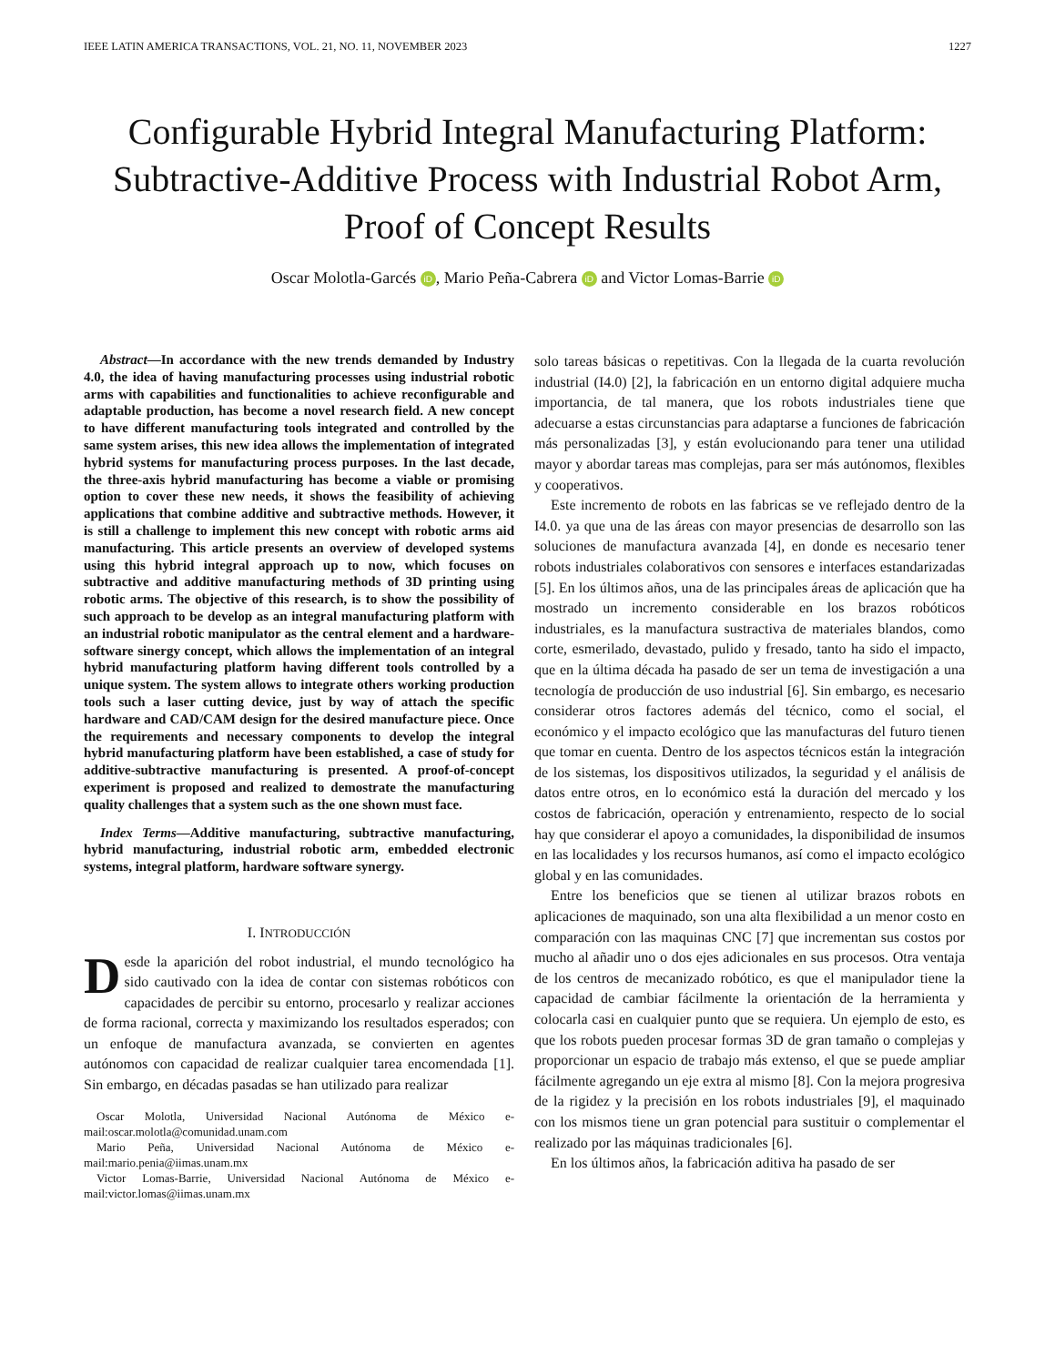IEEE LATIN AMERICA TRANSACTIONS, VOL. 21, NO. 11, NOVEMBER 2023 1227
Configurable Hybrid Integral Manufacturing Platform: Subtractive-Additive Process with Industrial Robot Arm, Proof of Concept Results
Oscar Molotla-Garcés iD, Mario Peña-Cabrera iD and Victor Lomas-Barrie iD
Abstract—In accordance with the new trends demanded by Industry 4.0, the idea of having manufacturing processes using industrial robotic arms with capabilities and functionalities to achieve reconfigurable and adaptable production, has become a novel research field. A new concept to have different manufacturing tools integrated and controlled by the same system arises, this new idea allows the implementation of integrated hybrid systems for manufacturing process purposes. In the last decade, the three-axis hybrid manufacturing has become a viable or promising option to cover these new needs, it shows the feasibility of achieving applications that combine additive and subtractive methods. However, it is still a challenge to implement this new concept with robotic arms aid manufacturing. This article presents an overview of developed systems using this hybrid integral approach up to now, which focuses on subtractive and additive manufacturing methods of 3D printing using robotic arms. The objective of this research, is to show the possibility of such approach to be develop as an integral manufacturing platform with an industrial robotic manipulator as the central element and a hardware-software sinergy concept, which allows the implementation of an integral hybrid manufacturing platform having different tools controlled by a unique system. The system allows to integrate others working production tools such a laser cutting device, just by way of attach the specific hardware and CAD/CAM design for the desired manufacture piece. Once the requirements and necessary components to develop the integral hybrid manufacturing platform have been established, a case of study for additive-subtractive manufacturing is presented. A proof-of-concept experiment is proposed and realized to demostrate the manufacturing quality challenges that a system such as the one shown must face.
Index Terms—Additive manufacturing, subtractive manufacturing, hybrid manufacturing, industrial robotic arm, embedded electronic systems, integral platform, hardware software synergy.
I. INTRODUCCIÓN
Desde la aparición del robot industrial, el mundo tecnológico ha sido cautivado con la idea de contar con sistemas robóticos con capacidades de percibir su entorno, procesarlo y realizar acciones de forma racional, correcta y maximizando los resultados esperados; con un enfoque de manufactura avanzada, se convierten en agentes autónomos con capacidad de realizar cualquier tarea encomendada [1]. Sin embargo, en décadas pasadas se han utilizado para realizar
Oscar Molotla, Universidad Nacional Autónoma de México e-mail:oscar.molotla@comunidad.unam.com
Mario Peña, Universidad Nacional Autónoma de México e-mail:mario.penia@iimas.unam.mx
Victor Lomas-Barrie, Universidad Nacional Autónoma de México e-mail:victor.lomas@iimas.unam.mx
solo tareas básicas o repetitivas. Con la llegada de la cuarta revolución industrial (I4.0) [2], la fabricación en un entorno digital adquiere mucha importancia, de tal manera, que los robots industriales tiene que adecuarse a estas circunstancias para adaptarse a funciones de fabricación más personalizadas [3], y están evolucionando para tener una utilidad mayor y abordar tareas mas complejas, para ser más autónomos, flexibles y cooperativos.
Este incremento de robots en las fabricas se ve reflejado dentro de la I4.0. ya que una de las áreas con mayor presencias de desarrollo son las soluciones de manufactura avanzada [4], en donde es necesario tener robots industriales colaborativos con sensores e interfaces estandarizadas [5]. En los últimos años, una de las principales áreas de aplicación que ha mostrado un incremento considerable en los brazos robóticos industriales, es la manufactura sustractiva de materiales blandos, como corte, esmerilado, devastado, pulido y fresado, tanto ha sido el impacto, que en la última década ha pasado de ser un tema de investigación a una tecnología de producción de uso industrial [6]. Sin embargo, es necesario considerar otros factores además del técnico, como el social, el económico y el impacto ecológico que las manufacturas del futuro tienen que tomar en cuenta. Dentro de los aspectos técnicos están la integración de los sistemas, los dispositivos utilizados, la seguridad y el análisis de datos entre otros, en lo económico está la duración del mercado y los costos de fabricación, operación y entrenamiento, respecto de lo social hay que considerar el apoyo a comunidades, la disponibilidad de insumos en las localidades y los recursos humanos, así como el impacto ecológico global y en las comunidades.
Entre los beneficios que se tienen al utilizar brazos robots en aplicaciones de maquinado, son una alta flexibilidad a un menor costo en comparación con las maquinas CNC [7] que incrementan sus costos por mucho al añadir uno o dos ejes adicionales en sus procesos. Otra ventaja de los centros de mecanizado robótico, es que el manipulador tiene la capacidad de cambiar fácilmente la orientación de la herramienta y colocarla casi en cualquier punto que se requiera. Un ejemplo de esto, es que los robots pueden procesar formas 3D de gran tamaño o complejas y proporcionar un espacio de trabajo más extenso, el que se puede ampliar fácilmente agregando un eje extra al mismo [8]. Con la mejora progresiva de la rigidez y la precisión en los robots industriales [9], el maquinado con los mismos tiene un gran potencial para sustituir o complementar el realizado por las máquinas tradicionales [6].
En los últimos años, la fabricación aditiva ha pasado de ser